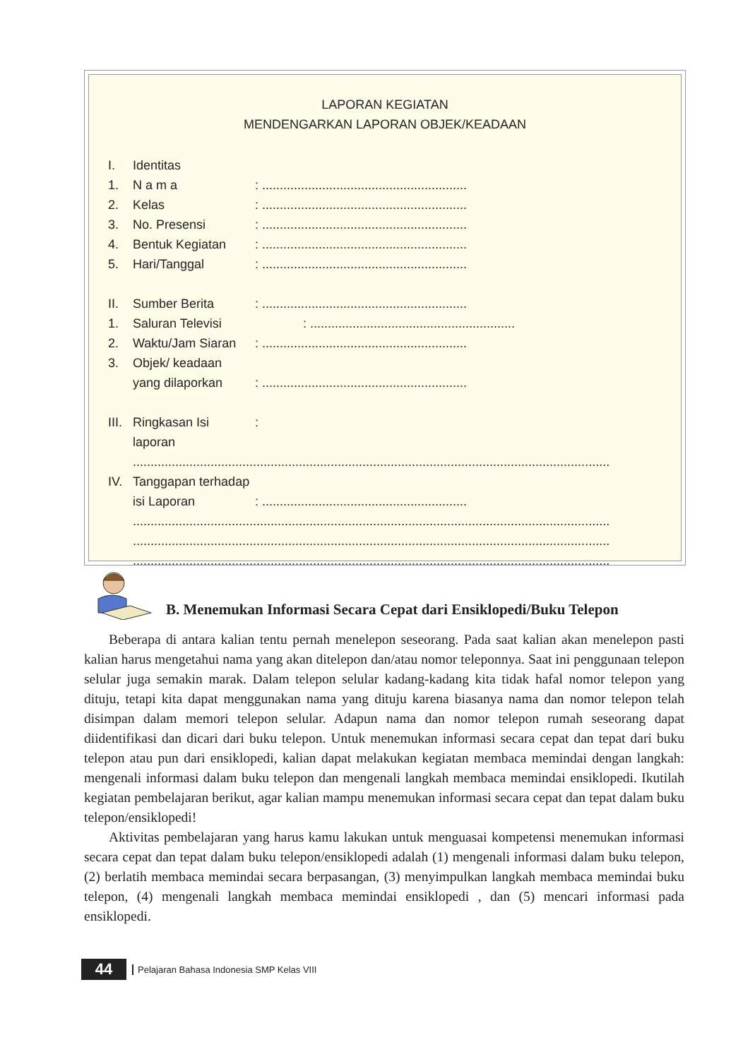LAPORAN KEGIATAN
MENDENGARKAN LAPORAN OBJEK/KEADAAN
I. Identitas
1. N a m a: ..........................................................
2. Kelas: ..........................................................
3. No. Presensi: ..........................................................
4. Bentuk Kegiatan: ..........................................................
5. Hari/Tanggal: ..........................................................
II. Sumber Berita: ..........................................................
1. Saluran Televisi: ..........................................................
2. Waktu/Jam Siaran: ..........................................................
3. Objek/ keadaan
yang dilaporkan: ..........................................................
III. Ringkasan Isi laporan:
.......................................................................................................................................
IV. Tanggapan terhadap
isi Laporan: ..........................................................
.......................................................................................................................................
.......................................................................................................................................
.......................................................................................................................................
B. Menemukan Informasi Secara Cepat dari Ensiklopedi/Buku Telepon
Beberapa di antara kalian tentu pernah menelepon seseorang. Pada saat kalian akan menelepon pasti kalian harus mengetahui nama yang akan ditelepon dan/atau nomor teleponnya. Saat ini penggunaan telepon selular juga semakin marak. Dalam telepon selular kadang-kadang kita tidak hafal nomor telepon yang dituju, tetapi kita dapat menggunakan nama yang dituju karena biasanya nama dan nomor telepon telah disimpan dalam memori telepon selular. Adapun nama dan nomor telepon rumah seseorang dapat diidentifikasi dan dicari dari buku telepon. Untuk menemukan informasi secara cepat dan tepat dari buku telepon atau pun dari ensiklopedi, kalian dapat melakukan kegiatan membaca memindai dengan langkah: mengenali informasi dalam buku telepon dan mengenali langkah membaca memindai ensiklopedi. Ikutilah kegiatan pembelajaran berikut, agar kalian mampu menemukan informasi secara cepat dan tepat dalam buku telepon/ensiklopedi!
Aktivitas pembelajaran yang harus kamu lakukan untuk menguasai kompetensi menemukan informasi secara cepat dan tepat dalam buku telepon/ensiklopedi adalah (1) mengenali informasi dalam buku telepon, (2) berlatih membaca memindai secara berpasangan, (3) menyimpulkan langkah membaca memindai buku telepon, (4) mengenali langkah membaca memindai ensiklopedi , dan (5) mencari informasi pada ensiklopedi.
44 Pelajaran Bahasa Indonesia SMP Kelas VIII